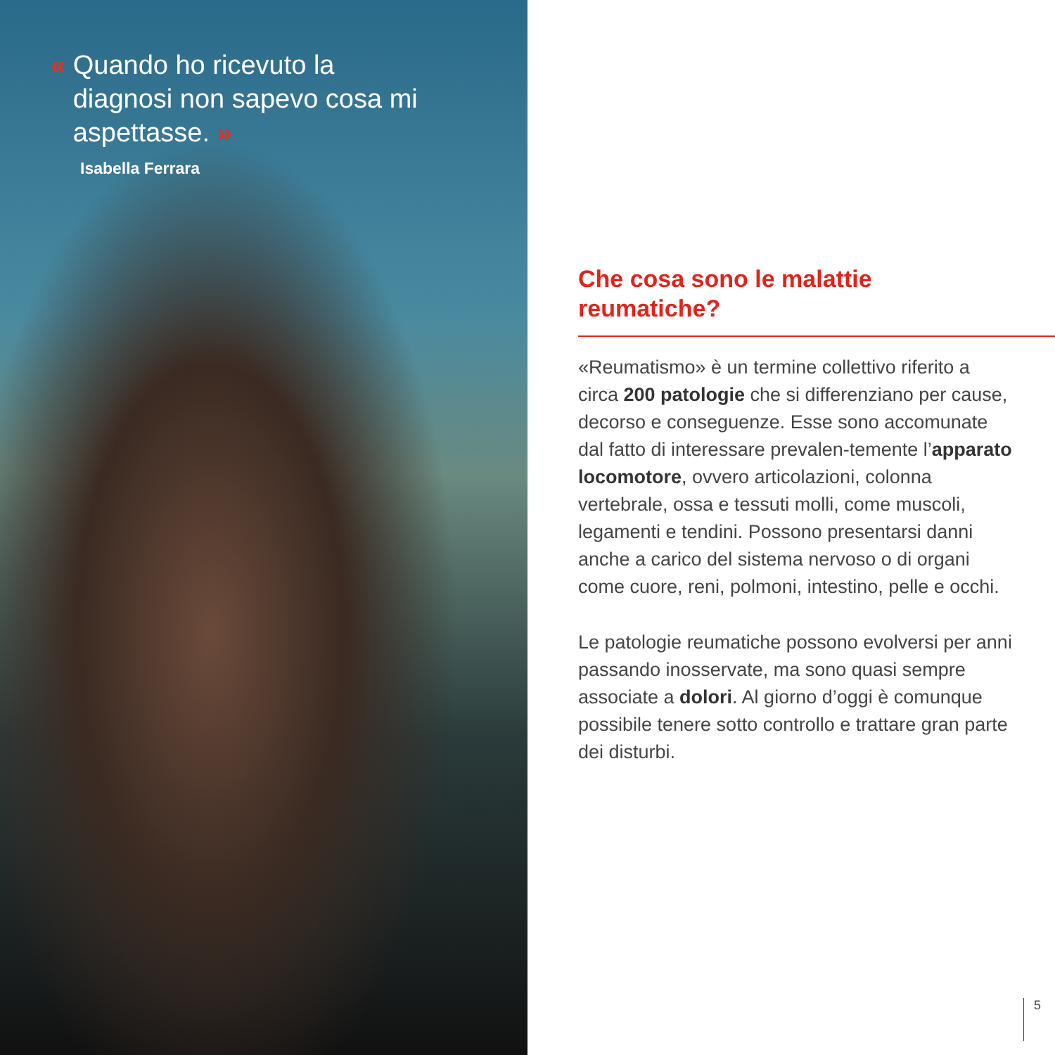« Quando ho ricevuto la
diagnosi non sapevo cosa mi
aspettasse. »
Isabella Ferrara
Che cosa sono le malattie
reumatiche?
«Reumatismo» è un termine collettivo riferito a circa 200 patologie che si differenziano per cause, decorso e conseguenze. Esse sono accomunate dal fatto di interessare prevalen-temente l’apparato locomotore, ovvero articolazioni, colonna vertebrale, ossa e tessuti molli, come muscoli, legamenti e tendini. Possono presentarsi danni anche a carico del sistema nervoso o di organi come cuore, reni, polmoni, intestino, pelle e occhi.
Le patologie reumatiche possono evolversi per anni passando inosservate, ma sono quasi sempre associate a dolori. Al giorno d’oggi è comunque possibile tenere sotto controllo e trattare gran parte dei disturbi.
5